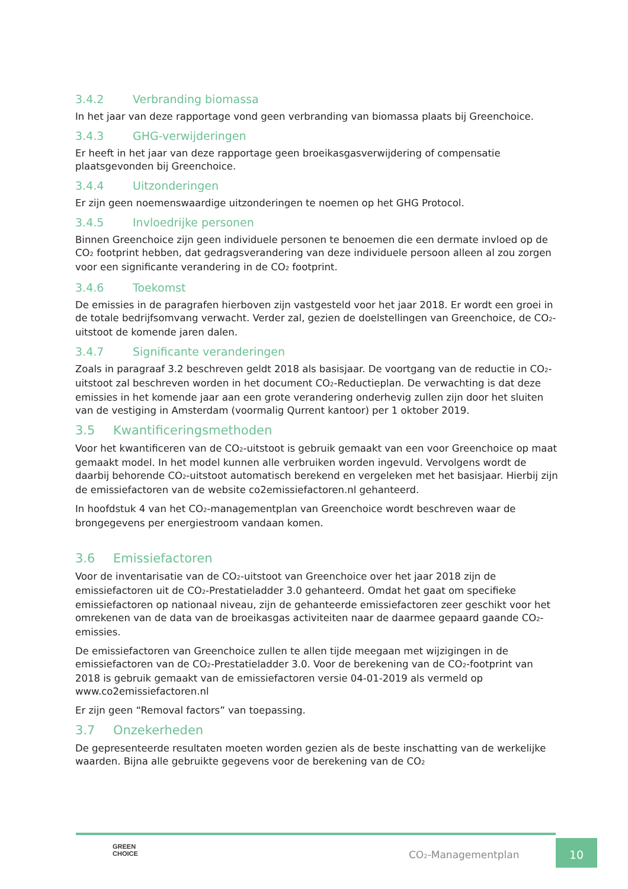3.4.2 Verbranding biomassa
In het jaar van deze rapportage vond geen verbranding van biomassa plaats bij Greenchoice.
3.4.3 GHG-verwijderingen
Er heeft in het jaar van deze rapportage geen broeikasgasverwijdering of compensatie plaatsgevonden bij Greenchoice.
3.4.4 Uitzonderingen
Er zijn geen noemenswaardige uitzonderingen te noemen op het GHG Protocol.
3.4.5 Invloedrijke personen
Binnen Greenchoice zijn geen individuele personen te benoemen die een dermate invloed op de CO<sub>2</sub> footprint hebben, dat gedragsverandering van deze individuele persoon alleen al zou zorgen voor een significante verandering in de CO<sub>2</sub> footprint.
3.4.6 Toekomst
De emissies in de paragrafen hierboven zijn vastgesteld voor het jaar 2018. Er wordt een groei in de totale bedrijfsomvang verwacht. Verder zal, gezien de doelstellingen van Greenchoice, de CO<sub>2</sub>-uitstoot de komende jaren dalen.
3.4.7 Significante veranderingen
Zoals in paragraaf 3.2 beschreven geldt 2018 als basisjaar. De voortgang van de reductie in CO<sub>2</sub>-uitstoot zal beschreven worden in het document CO<sub>2</sub>-Reductieplan. De verwachting is dat deze emissies in het komende jaar aan een grote verandering onderhevig zullen zijn door het sluiten van de vestiging in Amsterdam (voormalig Qurrent kantoor) per 1 oktober 2019.
3.5 Kwantificeringsmethoden
Voor het kwantificeren van de CO<sub>2</sub>-uitstoot is gebruik gemaakt van een voor Greenchoice op maat gemaakt model. In het model kunnen alle verbruiken worden ingevuld. Vervolgens wordt de daarbij behorende CO<sub>2</sub>-uitstoot automatisch berekend en vergeleken met het basisjaar. Hierbij zijn de emissiefactoren van de website co2emissiefactoren.nl gehanteerd.
In hoofdstuk 4 van het CO<sub>2</sub>-managementplan van Greenchoice wordt beschreven waar de brongegevens per energiestroom vandaan komen.
3.6 Emissiefactoren
Voor de inventarisatie van de CO<sub>2</sub>-uitstoot van Greenchoice over het jaar 2018 zijn de emissiefactoren uit de CO<sub>2</sub>-Prestatieladder 3.0 gehanteerd. Omdat het gaat om specifieke emissiefactoren op nationaal niveau, zijn de gehanteerde emissiefactoren zeer geschikt voor het omrekenen van de data van de broeikasgas activiteiten naar de daarmee gepaard gaande CO<sub>2</sub>-emissies.
De emissiefactoren van Greenchoice zullen te allen tijde meegaan met wijzigingen in de emissiefactoren van de CO<sub>2</sub>-Prestatieladder 3.0. Voor de berekening van de CO<sub>2</sub>-footprint van 2018 is gebruik gemaakt van de emissiefactoren versie 04-01-2019 als vermeld op www.co2emissiefactoren.nl
Er zijn geen “Removal factors” van toepassing.
3.7 Onzekerheden
De gepresenteerde resultaten moeten worden gezien als de beste inschatting van de werkelijke waarden. Bijna alle gebruikte gegevens voor de berekening van de CO<sub>2</sub>
GREEN
CHOICE
CO<sub>2</sub>-Managementplan
10